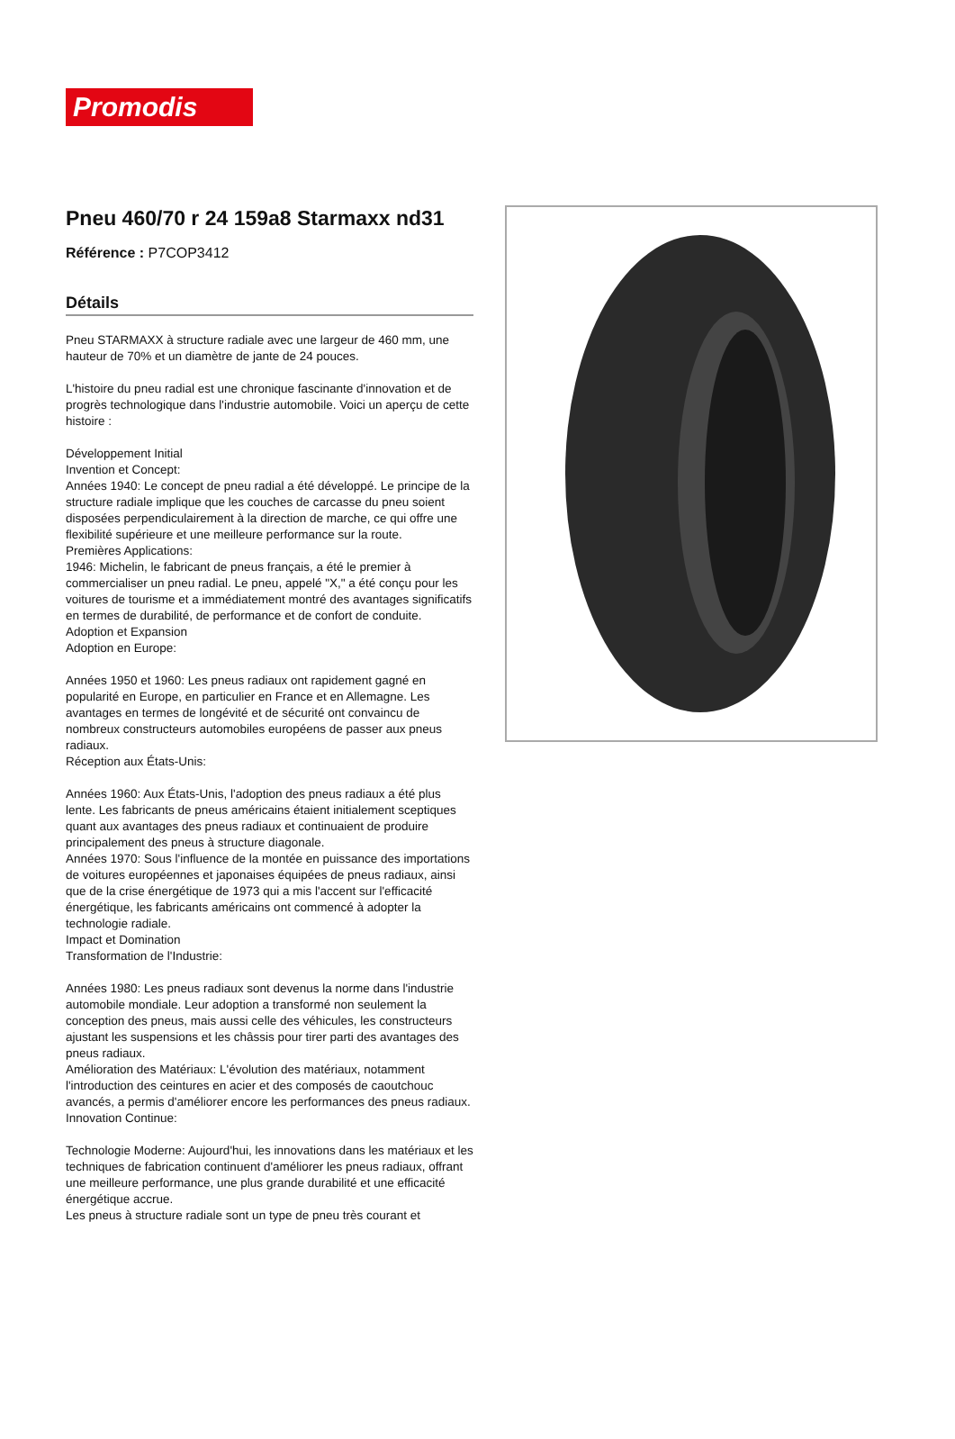Promodis
Pneu 460/70 r 24 159a8 Starmaxx nd31
Référence : P7COP3412
Détails
Pneu STARMAXX à structure radiale avec une largeur de 460 mm, une hauteur de 70% et un diamètre de jante de 24 pouces.
L'histoire du pneu radial est une chronique fascinante d'innovation et de progrès technologique dans l'industrie automobile. Voici un aperçu de cette histoire :
Développement Initial
Invention et Concept:
Années 1940: Le concept de pneu radial a été développé. Le principe de la structure radiale implique que les couches de carcasse du pneu soient disposées perpendiculairement à la direction de marche, ce qui offre une flexibilité supérieure et une meilleure performance sur la route.
Premières Applications:
1946: Michelin, le fabricant de pneus français, a été le premier à commercialiser un pneu radial. Le pneu, appelé "X," a été conçu pour les voitures de tourisme et a immédiatement montré des avantages significatifs en termes de durabilité, de performance et de confort de conduite.
Adoption et Expansion
Adoption en Europe:
Années 1950 et 1960: Les pneus radiaux ont rapidement gagné en popularité en Europe, en particulier en France et en Allemagne. Les avantages en termes de longévité et de sécurité ont convaincu de nombreux constructeurs automobiles européens de passer aux pneus radiaux.
Réception aux États-Unis:
Années 1960: Aux États-Unis, l'adoption des pneus radiaux a été plus lente. Les fabricants de pneus américains étaient initialement sceptiques quant aux avantages des pneus radiaux et continuaient de produire principalement des pneus à structure diagonale.
Années 1970: Sous l'influence de la montée en puissance des importations de voitures européennes et japonaises équipées de pneus radiaux, ainsi que de la crise énergétique de 1973 qui a mis l'accent sur l'efficacité énergétique, les fabricants américains ont commencé à adopter la technologie radiale.
Impact et Domination
Transformation de l'Industrie:
Années 1980: Les pneus radiaux sont devenus la norme dans l'industrie automobile mondiale. Leur adoption a transformé non seulement la conception des pneus, mais aussi celle des véhicules, les constructeurs ajustant les suspensions et les châssis pour tirer parti des avantages des pneus radiaux.
Amélioration des Matériaux: L'évolution des matériaux, notamment l'introduction des ceintures en acier et des composés de caoutchouc avancés, a permis d'améliorer encore les performances des pneus radiaux.
Innovation Continue:
Technologie Moderne: Aujourd'hui, les innovations dans les matériaux et les techniques de fabrication continuent d'améliorer les pneus radiaux, offrant une meilleure performance, une plus grande durabilité et une efficacité énergétique accrue.
Les pneus à structure radiale sont un type de pneu très courant et